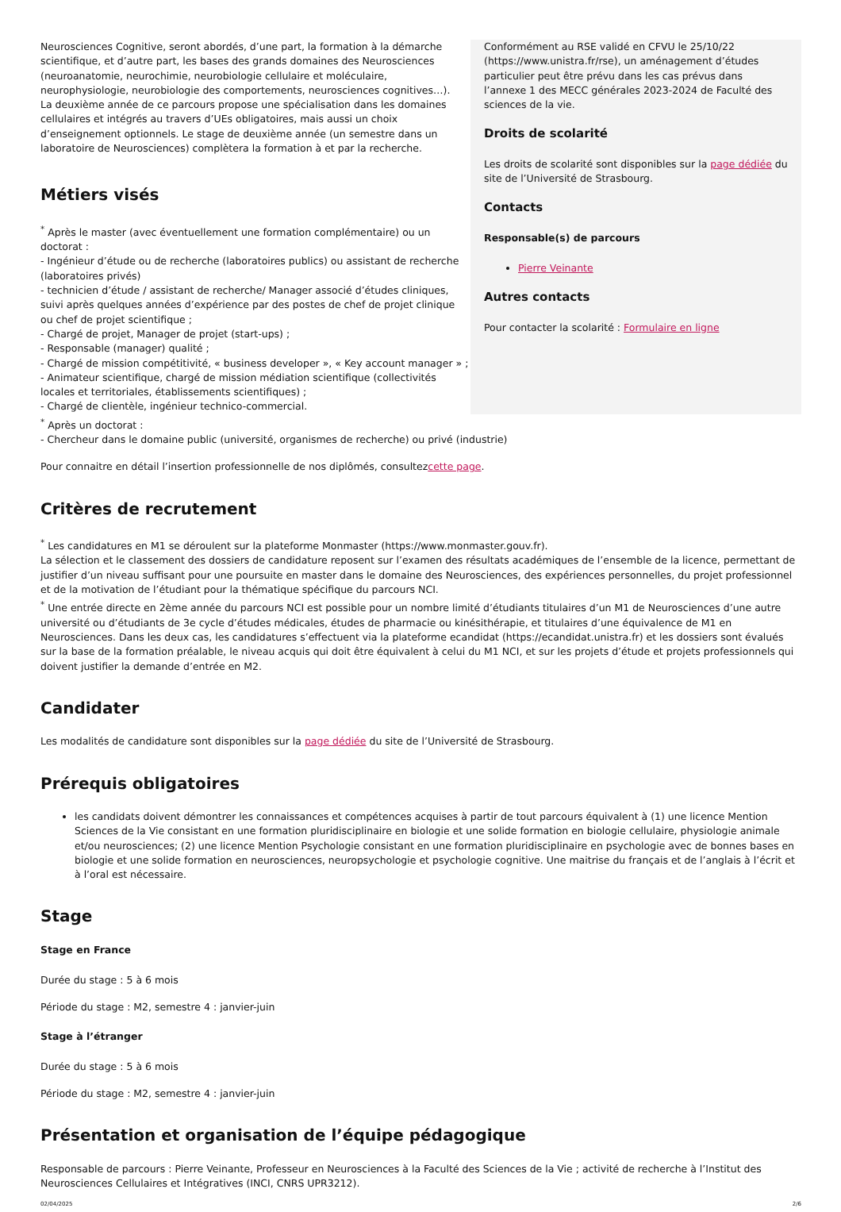Neurosciences Cognitive, seront abordés, d’une part, la formation à la démarche scientifique, et d’autre part, les bases des grands domaines des Neurosciences (neuroanatomie, neurochimie, neurobiologie cellulaire et moléculaire, neurophysiologie, neurobiologie des comportements, neurosciences cognitives…). La deuxième année de ce parcours propose une spécialisation dans les domaines cellulaires et intégrés au travers d’UEs obligatoires, mais aussi un choix d’enseignement optionnels. Le stage de deuxième année (un semestre dans un laboratoire de Neurosciences) complètera la formation à et par la recherche.
Métiers visés
<sup>*</sup> Après le master (avec éventuellement une formation complémentaire) ou un doctorat :
- Ingénieur d’étude ou de recherche (laboratoires publics) ou assistant de recherche (laboratoires privés)
- technicien d’étude / assistant de recherche/ Manager associé d’études cliniques, suivi après quelques années d’expérience par des postes de chef de projet clinique ou chef de projet scientifique ;
- Chargé de projet, Manager de projet (start-ups) ;
- Responsable (manager) qualité ;
- Chargé de mission compétitivité, « business developer », « Key account manager » ;
- Animateur scientifique, chargé de mission médiation scientifique (collectivités locales et territoriales, établissements scientifiques) ;
- Chargé de clientèle, ingénieur technico-commercial.
Conformément au RSE validé en CFVU le 25/10/22 (https://www.unistra.fr/rse), un aménagement d’études particulier peut être prévu dans les cas prévus dans l’annexe 1 des MECC générales 2023-2024 de Faculté des sciences de la vie.
Droits de scolarité
Les droits de scolarité sont disponibles sur la page dédiée du site de l’Université de Strasbourg.
Contacts
Responsable(s) de parcours
Pierre Veinante
Autres contacts
Pour contacter la scolarité : Formulaire en ligne
<sup>*</sup> Après un doctorat :
- Chercheur dans le domaine public (université, organismes de recherche) ou privé (industrie)
Pour connaitre en détail l’insertion professionnelle de nos diplômés, consultezcette page.
Critères de recrutement
<sup>*</sup> Les candidatures en M1 se déroulent sur la plateforme Monmaster (https://www.monmaster.gouv.fr).
La sélection et le classement des dossiers de candidature reposent sur l’examen des résultats académiques de l’ensemble de la licence, permettant de justifier d’un niveau suffisant pour une poursuite en master dans le domaine des Neurosciences, des expériences personnelles, du projet professionnel et de la motivation de l’étudiant pour la thématique spécifique du parcours NCI.
<sup>*</sup> Une entrée directe en 2ème année du parcours NCI est possible pour un nombre limité d’étudiants titulaires d’un M1 de Neurosciences d’une autre université ou d’étudiants de 3e cycle d’études médicales, études de pharmacie ou kinésithérapie, et titulaires d’une équivalence de M1 en Neurosciences. Dans les deux cas, les candidatures s’effectuent via la plateforme ecandidat (https://ecandidat.unistra.fr) et les dossiers sont évalués sur la base de la formation préalable, le niveau acquis qui doit être équivalent à celui du M1 NCI, et sur les projets d’étude et projets professionnels qui doivent justifier la demande d’entrée en M2.
Candidater
Les modalités de candidature sont disponibles sur la page dédiée du site de l’Université de Strasbourg.
Prérequis obligatoires
les candidats doivent démontrer les connaissances et compétences acquises à partir de tout parcours équivalent à (1) une licence Mention Sciences de la Vie consistant en une formation pluridisciplinaire en biologie et une solide formation en biologie cellulaire, physiologie animale et/ou neurosciences; (2) une licence Mention Psychologie consistant en une formation pluridisciplinaire en psychologie avec de bonnes bases en biologie et une solide formation en neurosciences, neuropsychologie et psychologie cognitive. Une maitrise du français et de l’anglais à l’écrit et à l’oral est nécessaire.
Stage
Stage en France
Durée du stage : 5 à 6 mois
Période du stage : M2, semestre 4 : janvier-juin
Stage à l’étranger
Durée du stage : 5 à 6 mois
Période du stage : M2, semestre 4 : janvier-juin
Présentation et organisation de l’équipe pédagogique
Responsable de parcours : Pierre Veinante, Professeur en Neurosciences à la Faculté des Sciences de la Vie ; activité de recherche à l’Institut des Neurosciences Cellulaires et Intégratives (INCI, CNRS UPR3212).
02/04/2025 2/6